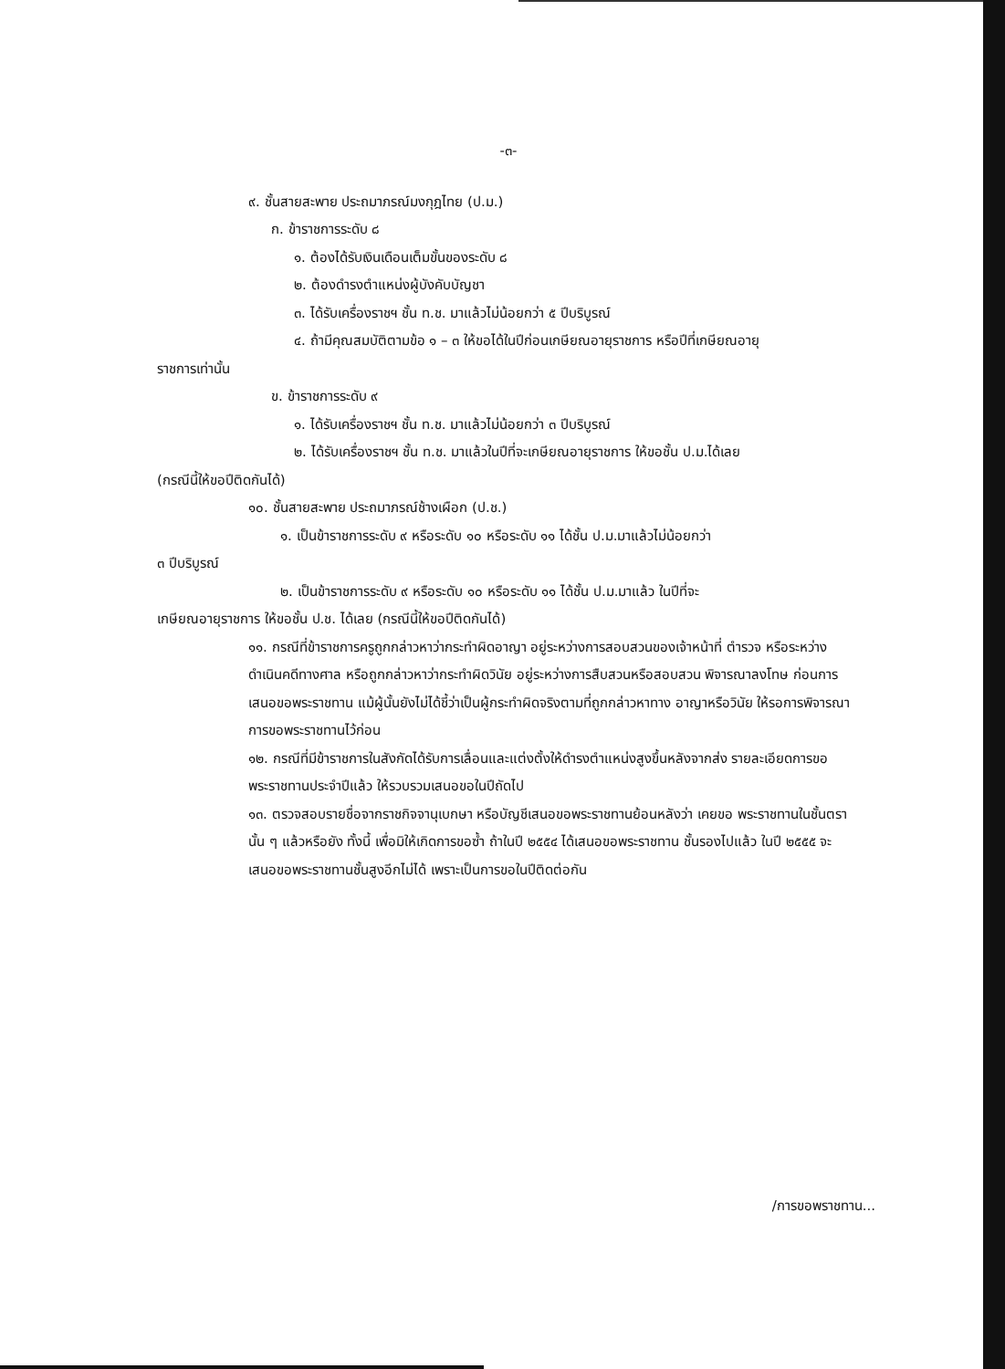-๓-
๙. ชั้นสายสะพาย ประถมาภรณ์มงกุฎไทย (ป.ม.)
ก. ข้าราชการระดับ ๘
๑. ต้องได้รับเงินเดือนเต็มขั้นของระดับ ๘
๒. ต้องดำรงตำแหน่งผู้บังคับบัญชา
๓. ได้รับเครื่องราชฯ ชั้น ท.ช. มาแล้วไม่น้อยกว่า ๕ ปีบริบูรณ์
๔. ถ้ามีคุณสมบัติตามข้อ ๑ – ๓ ให้ขอได้ในปีก่อนเกษียณอายุราชการ หรือปีที่เกษียณอายุ
ราชการเท่านั้น
ข. ข้าราชการระดับ ๙
๑. ได้รับเครื่องราชฯ ชั้น ท.ช. มาแล้วไม่น้อยกว่า ๓ ปีบริบูรณ์
๒. ได้รับเครื่องราชฯ ชั้น ท.ช. มาแล้วในปีที่จะเกษียณอายุราชการ ให้ขอชั้น ป.ม.ได้เลย
(กรณีนี้ให้ขอปีติดกันได้)
๑๐. ชั้นสายสะพาย ประถมาภรณ์ช้างเผือก (ป.ช.)
๑. เป็นข้าราชการระดับ ๙ หรือระดับ ๑๐ หรือระดับ ๑๑ ได้ชั้น ป.ม.มาแล้วไม่น้อยกว่า
๓ ปีบริบูรณ์
๒. เป็นข้าราชการระดับ ๙ หรือระดับ ๑๐ หรือระดับ ๑๑ ได้ชั้น ป.ม.มาแล้ว ในปีที่จะ
เกษียณอายุราชการ ให้ขอชั้น ป.ช. ได้เลย (กรณีนี้ให้ขอปีติดกันได้)
๑๑. กรณีที่ข้าราชการครูถูกกล่าวหาว่ากระทำผิดอาญา อยู่ระหว่างการสอบสวนของเจ้าหน้าที่ ตำรวจ หรือระหว่างดำเนินคดีทางศาล หรือถูกกล่าวหาว่ากระทำผิดวินัย อยู่ระหว่างการสืบสวนหรือสอบสวน พิจารณาลงโทษ ก่อนการเสนอขอพระราชทาน แม้ผู้นั้นยังไม่ได้ชี้ว่าเป็นผู้กระทำผิดจริงตามที่ถูกกล่าวหาทาง อาญาหรือวินัย ให้รอการพิจารณาการขอพระราชทานไว้ก่อน
๑๒. กรณีที่มีข้าราชการในสังกัดได้รับการเลื่อนและแต่งตั้งให้ดำรงตำแหน่งสูงขึ้นหลังจากส่ง รายละเอียดการขอพระราชทานประจำปีแล้ว ให้รวบรวมเสนอขอในปีถัดไป
๑๓. ตรวจสอบรายชื่อจากราชกิจจานุเบกษา หรือบัญชีเสนอขอพระราชทานย้อนหลังว่า เคยขอ พระราชทานในชั้นตรานั้น ๆ แล้วหรือยัง ทั้งนี้ เพื่อมิให้เกิดการขอซ้ำ ถ้าในปี ๒๕๕๔ ได้เสนอขอพระราชทาน ชั้นรองไปแล้ว ในปี ๒๕๕๕ จะเสนอขอพระราชทานชั้นสูงอีกไม่ได้ เพราะเป็นการขอในปีติดต่อกัน
/การขอพราชทาน...